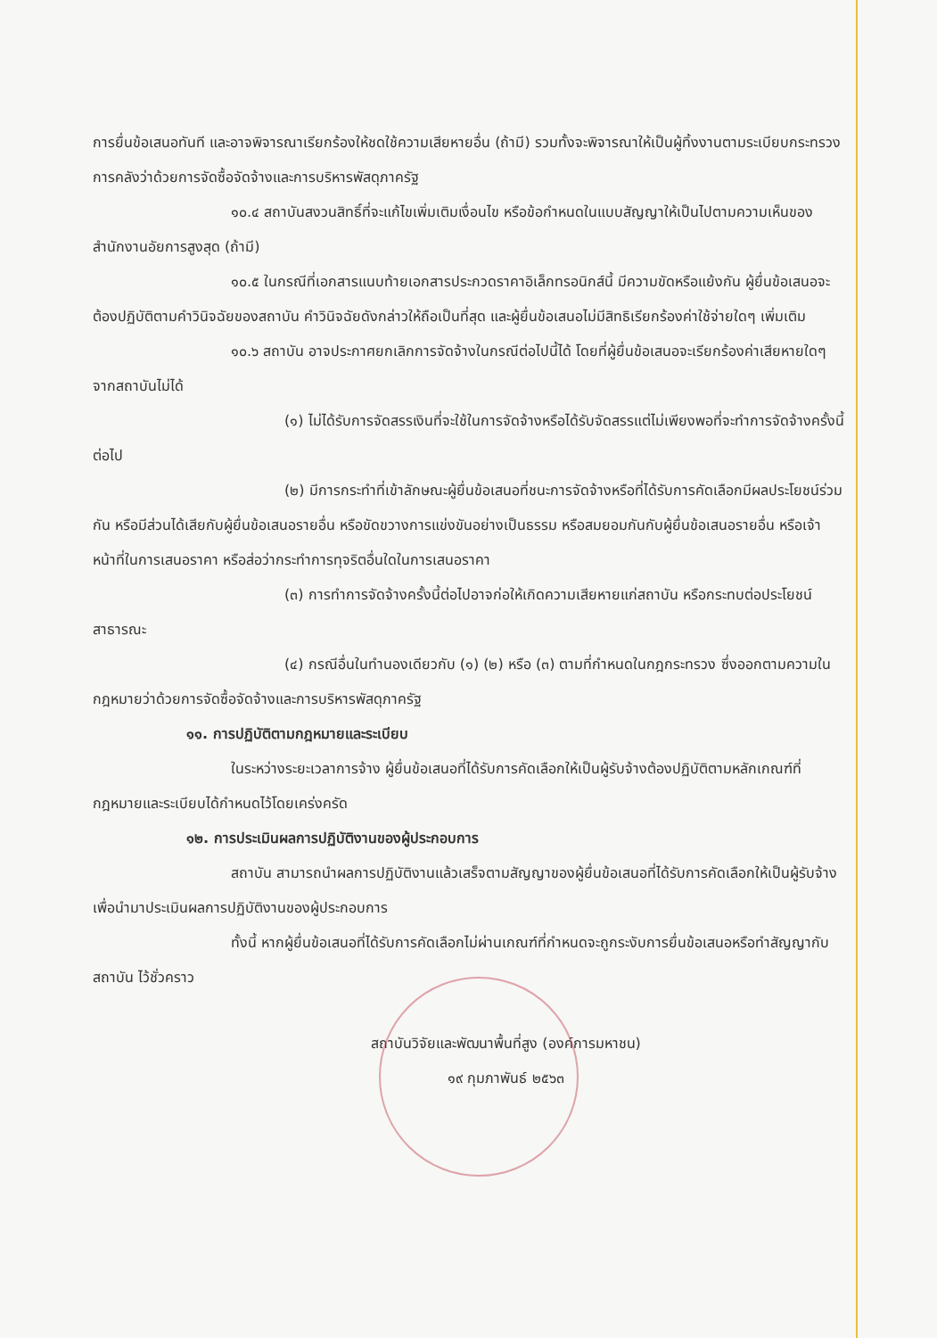การยื่นข้อเสนอทันที และอาจพิจารณาเรียกร้องให้ชดใช้ความเสียหายอื่น (ถ้ามี) รวมทั้งจะพิจารณาให้เป็นผู้ทิ้งงานตามระเบียบกระทรวงการคลังว่าด้วยการจัดซื้อจัดจ้างและการบริหารพัสดุภาครัฐ
๑๐.๔ สถาบันสงวนสิทธิ์ที่จะแก้ไขเพิ่มเติมเงื่อนไข หรือข้อกำหนดในแบบสัญญาให้เป็นไปตามความเห็นของสำนักงานอัยการสูงสุด (ถ้ามี)
๑๐.๕ ในกรณีที่เอกสารแนบท้ายเอกสารประกวดราคาอิเล็กทรอนิกส์นี้ มีความขัดหรือแย้งกัน ผู้ยื่นข้อเสนอจะต้องปฏิบัติตามคำวินิจฉัยของสถาบัน คำวินิจฉัยดังกล่าวให้ถือเป็นที่สุด และผู้ยื่นข้อเสนอไม่มีสิทธิเรียกร้องค่าใช้จ่ายใดๆ เพิ่มเติม
๑๐.๖ สถาบัน อาจประกาศยกเลิกการจัดจ้างในกรณีต่อไปนี้ได้ โดยที่ผู้ยื่นข้อเสนอจะเรียกร้องค่าเสียหายใดๆ จากสถาบันไม่ได้
(๑) ไม่ได้รับการจัดสรรเงินที่จะใช้ในการจัดจ้างหรือได้รับจัดสรรแต่ไม่เพียงพอที่จะทำการจัดจ้างครั้งนี้ต่อไป
(๒) มีการกระทำที่เข้าลักษณะผู้ยื่นข้อเสนอที่ชนะการจัดจ้างหรือที่ได้รับการคัดเลือกมีผลประโยชน์ร่วมกัน หรือมีส่วนได้เสียกับผู้ยื่นข้อเสนอรายอื่น หรือขัดขวางการแข่งขันอย่างเป็นธรรม หรือสมยอมกันกับผู้ยื่นข้อเสนอรายอื่น หรือเจ้าหน้าที่ในการเสนอราคา หรือส่อว่ากระทำการทุจริตอื่นใดในการเสนอราคา
(๓) การทำการจัดจ้างครั้งนี้ต่อไปอาจก่อให้เกิดความเสียหายแก่สถาบัน หรือกระทบต่อประโยชน์สาธารณะ
(๔) กรณีอื่นในทำนองเดียวกับ (๑) (๒) หรือ (๓) ตามที่กำหนดในกฎกระทรวง ซึ่งออกตามความในกฎหมายว่าด้วยการจัดซื้อจัดจ้างและการบริหารพัสดุภาครัฐ
๑๑. การปฏิบัติตามกฎหมายและระเบียบ
ในระหว่างระยะเวลาการจ้าง ผู้ยื่นข้อเสนอที่ได้รับการคัดเลือกให้เป็นผู้รับจ้างต้องปฏิบัติตามหลักเกณฑ์ที่กฎหมายและระเบียบได้กำหนดไว้โดยเคร่งครัด
๑๒. การประเมินผลการปฏิบัติงานของผู้ประกอบการ
สถาบัน สามารถนำผลการปฏิบัติงานแล้วเสร็จตามสัญญาของผู้ยื่นข้อเสนอที่ได้รับการคัดเลือกให้เป็นผู้รับจ้างเพื่อนำมาประเมินผลการปฏิบัติงานของผู้ประกอบการ
ทั้งนี้ หากผู้ยื่นข้อเสนอที่ได้รับการคัดเลือกไม่ผ่านเกณฑ์ที่กำหนดจะถูกระงับการยื่นข้อเสนอหรือทำสัญญากับสถาบัน ไว้ชั่วคราว
สถาบันวิจัยและพัฒนาพื้นที่สูง (องค์การมหาชน)
๑๙ กุมภาพันธ์ ๒๕๖๓